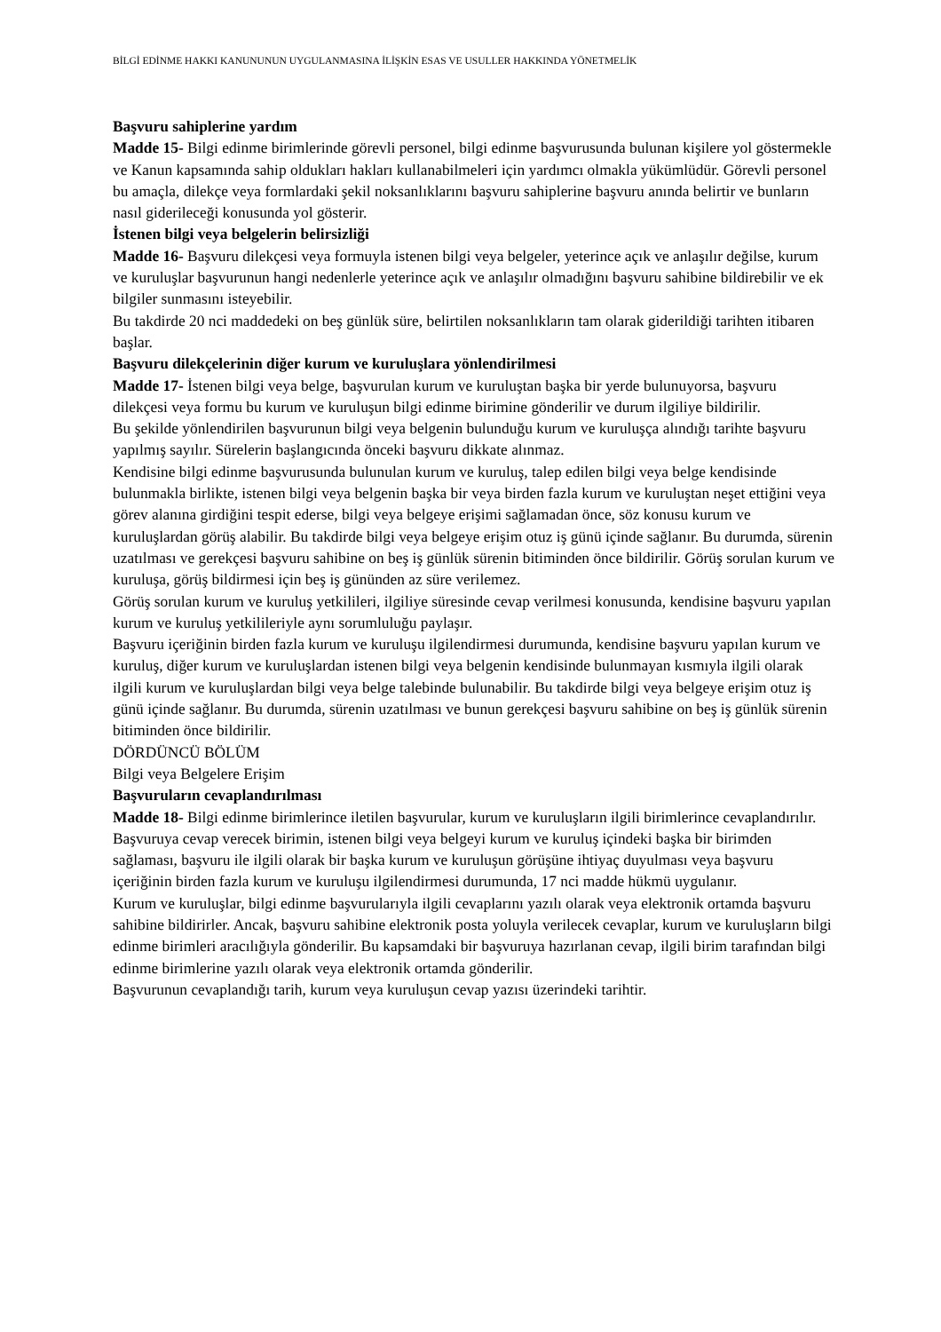BİLGİ EDİNME HAKKI KANUNUNUN UYGULANMASINA İLİŞKİN ESAS VE USULLER HAKKINDA YÖNETMELİK
Başvuru sahiplerine yardım
Madde 15- Bilgi edinme birimlerinde görevli personel, bilgi edinme başvurusunda bulunan kişilere yol göstermekle ve Kanun kapsamında sahip oldukları hakları kullanabilmeleri için yardımcı olmakla yükümlüdür. Görevli personel bu amaçla, dilekçe veya formlardaki şekil noksanlıklarını başvuru sahiplerine başvuru anında belirtir ve bunların nasıl giderileceği konusunda yol gösterir.
İstenen bilgi veya belgelerin belirsizliği
Madde 16- Başvuru dilekçesi veya formuyla istenen bilgi veya belgeler, yeterince açık ve anlaşılır değilse, kurum ve kuruluşlar başvurunun hangi nedenlerle yeterince açık ve anlaşılır olmadığını başvuru sahibine bildirebilir ve ek bilgiler sunmasını isteyebilir.
Bu takdirde 20 nci maddedeki on beş günlük süre, belirtilen noksanlıkların tam olarak giderildiği tarihten itibaren başlar.
Başvuru dilekçelerinin diğer kurum ve kuruluşlara yönlendirilmesi
Madde 17- İstenen bilgi veya belge, başvurulan kurum ve kuruluştan başka bir yerde bulunuyorsa, başvuru dilekçesi veya formu bu kurum ve kuruluşun bilgi edinme birimine gönderilir ve durum ilgiliye bildirilir.
Bu şekilde yönlendirilen başvurunun bilgi veya belgenin bulunduğu kurum ve kuruluşça alındığı tarihte başvuru yapılmış sayılır. Sürelerin başlangıcında önceki başvuru dikkate alınmaz.
Kendisine bilgi edinme başvurusunda bulunulan kurum ve kuruluş, talep edilen bilgi veya belge kendisinde bulunmakla birlikte, istenen bilgi veya belgenin başka bir veya birden fazla kurum ve kuruluştan neşet ettiğini veya görev alanına girdiğini tespit ederse, bilgi veya belgeye erişimi sağlamadan önce, söz konusu kurum ve kuruluşlardan görüş alabilir. Bu takdirde bilgi veya belgeye erişim otuz iş günü içinde sağlanır. Bu durumda, sürenin uzatılması ve gerekçesi başvuru sahibine on beş iş günlük sürenin bitiminden önce bildirilir. Görüş sorulan kurum ve kuruluşa, görüş bildirmesi için beş iş gününden az süre verilemez.
Görüş sorulan kurum ve kuruluş yetkilileri, ilgiliye süresinde cevap verilmesi konusunda, kendisine başvuru yapılan kurum ve kuruluş yetkilileriyle aynı sorumluluğu paylaşır.
Başvuru içeriğinin birden fazla kurum ve kuruluşu ilgilendirmesi durumunda, kendisine başvuru yapılan kurum ve kuruluş, diğer kurum ve kuruluşlardan istenen bilgi veya belgenin kendisinde bulunmayan kısmıyla ilgili olarak ilgili kurum ve kuruluşlardan bilgi veya belge talebinde bulunabilir. Bu takdirde bilgi veya belgeye erişim otuz iş günü içinde sağlanır. Bu durumda, sürenin uzatılması ve bunun gerekçesi başvuru sahibine on beş iş günlük sürenin bitiminden önce bildirilir.
DÖRDÜNCÜ BÖLÜM
Bilgi veya Belgelere Erişim
Başvuruların cevaplandırılması
Madde 18- Bilgi edinme birimlerince iletilen başvurular, kurum ve kuruluşların ilgili birimlerince cevaplandırılır.
Başvuruya cevap verecek birimin, istenen bilgi veya belgeyi kurum ve kuruluş içindeki başka bir birimden sağlaması, başvuru ile ilgili olarak bir başka kurum ve kuruluşun görüşüne ihtiyaç duyulması veya başvuru içeriğinin birden fazla kurum ve kuruluşu ilgilendirmesi durumunda, 17 nci madde hükmü uygulanır.
Kurum ve kuruluşlar, bilgi edinme başvurularıyla ilgili cevaplarını yazılı olarak veya elektronik ortamda başvuru sahibine bildirirler. Ancak, başvuru sahibine elektronik posta yoluyla verilecek cevaplar, kurum ve kuruluşların bilgi edinme birimleri aracılığıyla gönderilir. Bu kapsamdaki bir başvuruya hazırlanan cevap, ilgili birim tarafından bilgi edinme birimlerine yazılı olarak veya elektronik ortamda gönderilir.
Başvurunun cevaplandığı tarih, kurum veya kuruluşun cevap yazısı üzerindeki tarihtir.